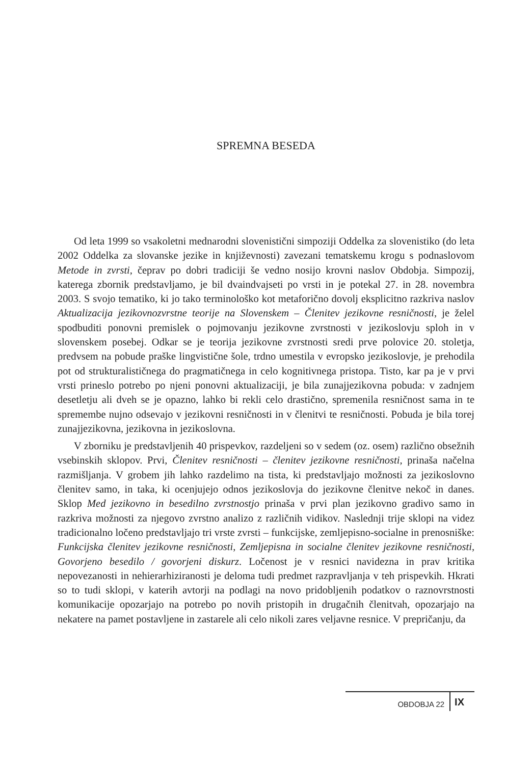SPREMNA BESEDA
Od leta 1999 so vsakoletni mednarodni slovenistični simpoziji Oddelka za slovenistiko (do leta 2002 Oddelka za slovanske jezike in književnosti) zavezani tematskemu krogu s podnaslovom Metode in zvrsti, čeprav po dobri tradiciji še vedno nosijo krovni naslov Obdobja. Simpozij, katerega zbornik predstavljamo, je bil dvaindvajseti po vrsti in je potekal 27. in 28. novembra 2003. S svojo tematiko, ki jo tako terminološko kot metaforično dovolj eksplicitno razkriva naslov Aktualizacija jezikovnozvrstne teorije na Slovenskem – Členitev jezikovne resničnosti, je želel spodbuditi ponovni premislek o pojmovanju jezikovne zvrstnosti v jezikoslovju sploh in v slovenskem posebej. Odkar se je teorija jezikovne zvrstnosti sredi prve polovice 20. stoletja, predvsem na pobude praške lingvistične šole, trdno umestila v evropsko jezikoslovje, je prehodila pot od strukturalističnega do pragmatičnega in celo kognitivnega pristopa. Tisto, kar pa je v prvi vrsti prineslo potrebo po njeni ponovni aktualizaciji, je bila zunajjezikovna pobuda: v zadnjem desetletju ali dveh se je opazno, lahko bi rekli celo drastično, spremenila resničnost sama in te spremembe nujno odsevajo v jezikovni resničnosti in v členitvi te resničnosti. Pobuda je bila torej zunajjezikovna, jezikovna in jezikoslovna.
V zborniku je predstavljenih 40 prispevkov, razdeljeni so v sedem (oz. osem) različno obsežnih vsebinskih sklopov. Prvi, Členitev resničnosti – členitev jezikovne resničnosti, prinaša načelna razmišljanja. V grobem jih lahko razdelimo na tista, ki predstavljajo možnosti za jezikoslovno členitev samo, in taka, ki ocenjujejo odnos jezikoslovja do jezikovne členitve nekoč in danes. Sklop Med jezikovno in besedilno zvrstnostjo prinaša v prvi plan jezikovno gradivo samo in razkriva možnosti za njegovo zvrstno analizo z različnih vidikov. Naslednji trije sklopi na videz tradicionalno ločeno predstavljajo tri vrste zvrsti – funkcijske, zemljepisno-socialne in prenosniške: Funkcijska členitev jezikovne resničnosti, Zemljepisna in socialne členitev jezikovne resničnosti, Govorjeno besedilo / govorjeni diskurz. Ločenost je v resnici navidezna in prav kritika nepovezanosti in nehierarhiziranosti je deloma tudi predmet razpravljanja v teh prispevkih. Hkrati so to tudi sklopi, v katerih avtorji na podlagi na novo pridobljenih podatkov o raznovrstnosti komunikacije opozarjajo na potrebo po novih pristopih in drugačnih členitvah, opozarjajo na nekatere na pamet postavljene in zastarele ali celo nikoli zares veljavne resnice. V prepričanju, da
OBDOBJA 22 IX